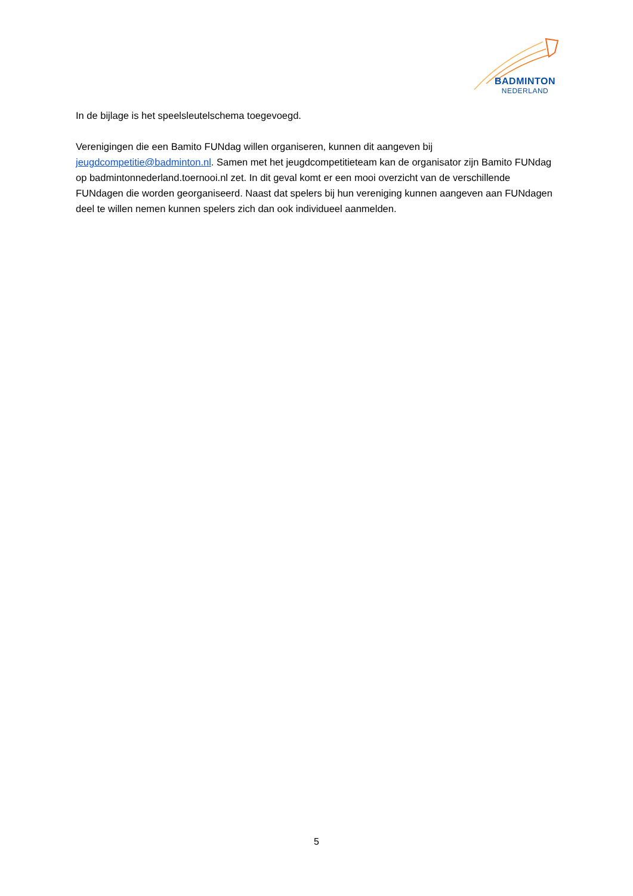BADMINTON
NEDERLAND
In de bijlage is het speelsleutelschema toegevoegd.
Verenigingen die een Bamito FUNdag willen organiseren, kunnen dit aangeven bij jeugdcompetitie@badminton.nl. Samen met het jeugdcompetitieteam kan de organisator zijn Bamito FUNdag op badmintonnederland.toernooi.nl zet. In dit geval komt er een mooi overzicht van de verschillende FUNdagen die worden georganiseerd. Naast dat spelers bij hun vereniging kunnen aangeven aan FUNdagen deel te willen nemen kunnen spelers zich dan ook individueel aanmelden.
5